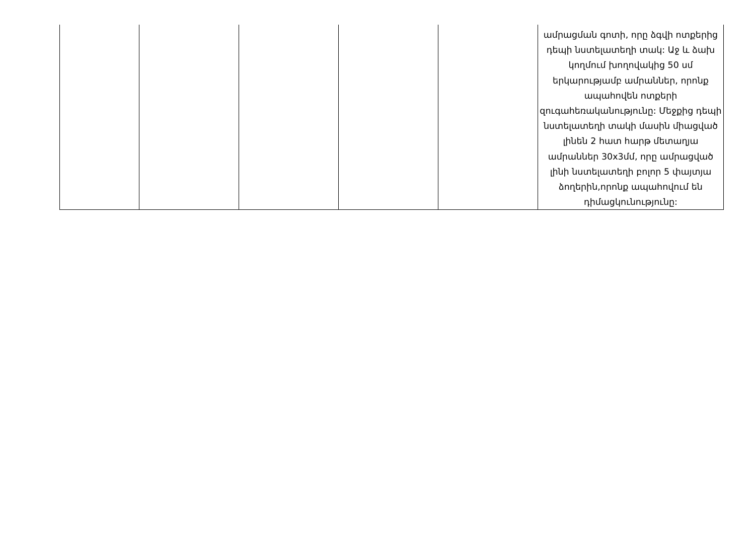| | | | | | ամրացման գոտի, որը ձգվի ոտքերից դեպի նստելատեղի տակ: Աջ և ձախ կողմում խողովակից 50 սմ երկարությամբ ամրաններ, որոնք ապահովեն ոտքերի զուգահեռականությունը: Մեջքից դեպի նստելատեղի տակի մասին միացված լինեն 2 հատ հարթ մետաղյա ամրաններ 30x3մմ, որը ամրացված լինի նստելատեղի բոլոր 5 փայտյա ձողերին,որոնք ապահովում են դիմացկունությունը: |